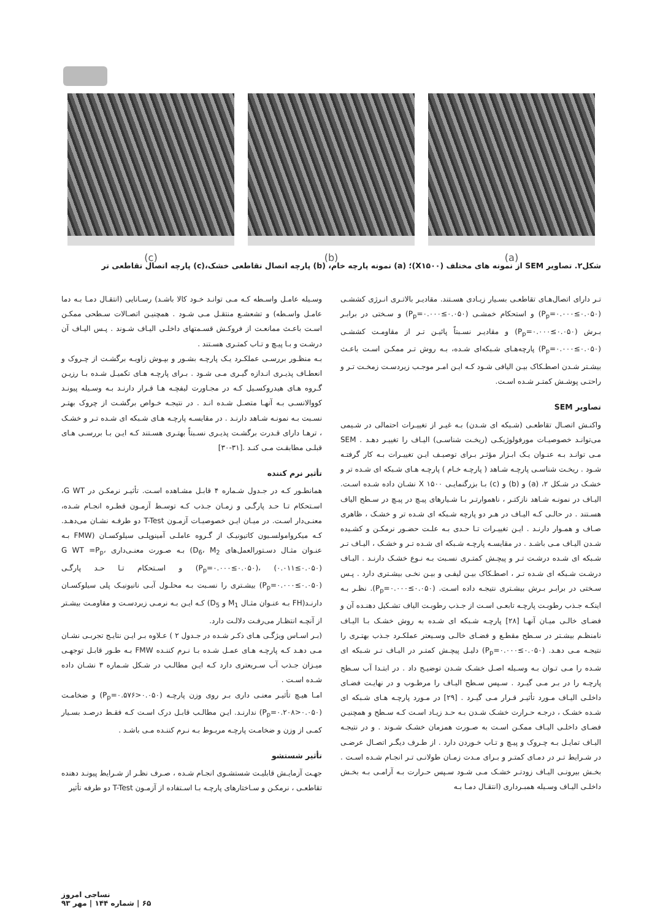(c) (b) (a)
شکل۲. تصاویر SEM از نمونه های مختلف (X۱۵۰۰)؛ (a) نمونه پارچه خام، (b) پارچه اتصال تقاطعی خشک،(c) پارچه اتصال تقاطعی تر
تـر دارای اتصال‌هـای تقاطعـی بسـیار زیـادی هسـتند. مقادیـر بالاتـری انـرژی کششـی (P<sub>p</sub>=۰.۰۰۰≤۰.۰۵۰) و استحکام خمشـی (P<sub>p</sub>=۰.۰۰۰≤۰.۰۵۰) و سـختی در برابـر بـرش (P<sub>p</sub>=۰.۰۰۰≤۰.۰۵۰) و مقادیـر نسـبتاً پائیـن تـر از مقاومـت کششـی (P<sub>p</sub>=۰.۰۰۰≤۰.۰۵۰) پارچه‌هـای شـبکه‌ای شـده، بـه روش تـر ممکـن اسـت باعـث بیشـتر شـدن اصطـکاک بیـن الیافی شـود کـه ایـن امـر موجـب زیردسـت زمخـت تـر و راحتـی پوشـش کمتـر شـده اسـت.
تصاویر SEM
واکنـش اتصـال تقاطعـی (شـبکه ای شـدن) بـه غیـر از تغییـرات احتمالی در شـیمی می‌توانـد خصوصیـات مورفولوژیکـی (ریخـت شناسـی) الیـاف را تغییـر دهـد . SEM مـی توانـد بـه عنـوان یـک ابـزار مؤثـر بـرای توصیـف ایـن تغییـرات بـه کار گرفتـه شـود . ریخـت شناسـی پارچـه شـاهد ( پارچـه خـام ) پارچـه هـای شـبکه ای شـده تر و خشـک در شـکل ۲، (a) و (b) و (c) بـا بزرگنمایـی X ۱۵۰۰ نشـان داده شـده اسـت. الیـاف در نمونـه شـاهد نازکتـر ، ناهموارتـر بـا شـیارهای پیـچ در پیـچ در سـطح الیاف هسـتند . در حالـی کـه الیـاف در هـر دو پارچه شـبکه ای شـده تر و خشـک ، ظاهری صـاف و همـوار دارنـد . ایـن تغییـرات تـا حـدی بـه علـت حضـور نرمکـن و کشـیده شـدن الیـاف مـی باشـد . در مقایسـه پارچـه شـبکه ای شـده تـر و خشـک ، الیـاف تـر شـبکه ای شـده درشـت تـر و پیچـش کمتـری نسـبت بـه نـوع خشـک دارنـد . الیـاف درشـت شـبکه ای شـده تـر ، اصطـکاک بیـن لیفـی و بیـن نخـی بیشـتری دارد . پـس سـختی در برابـر بـرش بیشـتری نتیجـه داده اسـت. (P<sub>p</sub>=۰.۰۰۰≤۰.۰۵۰). نظـر بـه اینکـه جـذب رطوبـت پارچـه تابعـی اسـت از جـذب رطوبـت الیاف تشـکیل دهنـده آن و فضـای خالـی میـان آنهـا [۲۸] پارچـه شـبکه ای شـده به روش خشـک بـا الیـاف نامنظـم بیشـتر در سـطح مقطـع و فضـای خالـی وسـیعتر عملکـرد جـذب بهتـری را نتیجـه مـی دهـد. (P<sub>p</sub>=۰.۰۰۰≤۰.۰۵۰) دلیـل پیچـش کمتـر در الیـاف تـر شـبکه ای شـده را مـی تـوان بـه وسـیله اصـل خشـک شـدن توضیـح داد . در ابتـدا آب سـطح پارچـه را در بـر مـی گیـرد . سـپس سـطح الیـاف را مرطـوب و در نهایـت فضـای داخلـی الیـاف مـورد تأثیـر قـرار مـی گیـرد . [۲۹] در مـورد پارچـه هـای شـبکه ای شـده خشـک ، درجـه حـرارت خشـک شـدن بـه حـد زیـاد اسـت کـه سـطح و همچنیـن فضـای داخلـی الیـاف ممکـن اسـت به صـورت همزمان خشـک شـوند . و در نتیجـه الیـاف تمایـل بـه چـروک و پیـچ و تـاب خـوردن دارد . از طـرف دیگـر اتصـال عرضـی در شـرایط تـر در دمـای کمتـر و بـرای مـدت زمـان طولانـی تـر انجـام شـده اسـت . بخـش بیرونـی الیـاف زودتـر خشـک مـی شـود سـپس حـرارت بـه آرامـی بـه بخـش داخلـی الیـاف وسـیله همبـرداری (انتقـال دمـا بـه
وسـیله عامـل واسـطه کـه مـی توانـد خـود کالا باشـد) رسـانایی (انتقـال دمـا بـه دما عامـل واسـطه) و تشعشـع منتقـل مـی شـود . همچنیـن اتصـالات سـطحی ممکـن اسـت باعـث ممانعـت از فروکـش قسـمتهای داخلـی الیـاف شـوند . پـس الیـاف آن درشـت و بـا پیـچ و تـاب کمتـری هسـتند .
بـه منظـور بررسـی عملکـرد یـک پارچـه بشـور و بپـوش زاویـه برگشـت از چـروک و انعطـاف پذیـری انـدازه گیـری مـی شـود . بـرای پارچـه هـای تکمیـل شـده بـا رزیـن گـروه هـای هیدروکسـیل کـه در مجـاورت لیفچـه هـا قـرار دارنـد بـه وسـیله پیونـد کووالانسـی بـه آنهـا متصـل شـده انـد . در نتیجـه خـواص برگشـت از چروک بهتـر نسـبت بـه نمونـه شـاهد دارنـد . در مقایسـه پارچـه هـای شـبکه ای شـده تـر و خشـک ، ترهـا دارای قـدرت برگشـت پذیـری نسـبتاً بهتـری هسـتند کـه ایـن بـا بررسـی هـای قبلـی مطابقـت مـی کنـد .[۳۱-۳۰]
تأثیر نرم کننده
همانطـور کـه در جـدول شـماره ۴ قابـل مشـاهده اسـت. تأثیـر نرمکـن در G WT، اسـتحکام تـا حـد پارگـی و زمـان جـذب کـه توسـط آزمـون قطـره انجـام شـده، معنـی‌دار اسـت. در میـان ایـن خصوصیـات آزمـون T-Test دو طرفـه نشـان می‌دهـد. کـه میکروامولسـیون کاتیونیـک از گـروه عاملـی آمینوپلـی سیلوکسـان (FMW بـه عنـوان مثـال دسـتورالعمل‌های D<sub>6</sub>، M<sub>2</sub>) بـه صـورت معنـی‌داری G WT =P<sub>p</sub>، (P<sub>p</sub>=۰.۰۰۰≤۰.۰۵۰)، (۰.۰۱۱≤۰.۰۵۰) و اسـتحکام تـا حـد پارگـی (P<sub>p</sub>=۰.۰۰۰≤۰.۰۵۰) بیشـتری را نسـبت بـه محلـول آبـی نانیونیـک پلی سیلوکسـان دارنـد(FH بـه عنـوان مثـال M<sub>1</sub> و D<sub>5</sub>) کـه ایـن بـه نرمـی زیردسـت و مقاومـت بیشـتر از آنچـه انتظـار می‌رفـت دلالـت دارد.
(بـر اسـاس ویژگـی هـای ذکـر شـده در جـدول ۲ ) عـلاوه بـر ایـن نتایـج تجربـی نشـان مـی دهـد کـه پارچـه هـای عمـل شـده بـا نـرم کننـده FMW بـه طـور قابـل توجهـی میـزان جـذب آب سـریعتری دارد کـه ایـن مطالـب در شـکل شـماره ۳ نشـان داده شـده اسـت .
امـا هیـچ تأثیـر معنـی داری بـر روی وزن پارچـه (P<sub>p</sub>=۰.۵۷۶>۰.۰۵۰) و ضخامـت (P<sub>p</sub>=۰.۲۰۸>۰.۰۵۰) ندارنـد. ایـن مطالـب قابـل درک اسـت کـه فقـط درصـد بسـیار کمـی از وزن و ضخامـت پارچـه مربـوط بـه نـرم کننـده مـی باشـد .
تأثیر شستشو
جهـت آزمایـش قابلیـت شستشـوی انجـام شـده ، صـرف نظـر از شـرایط پیونـد دهنده تقاطعـی ، نرمکـن و سـاختارهای پارچـه بـا اسـتفاده از آزمـون T-Test دو طرفه تأثیر
نساجی امروز
۶۵ | شماره ۱۴۴ | مهر ۹۳